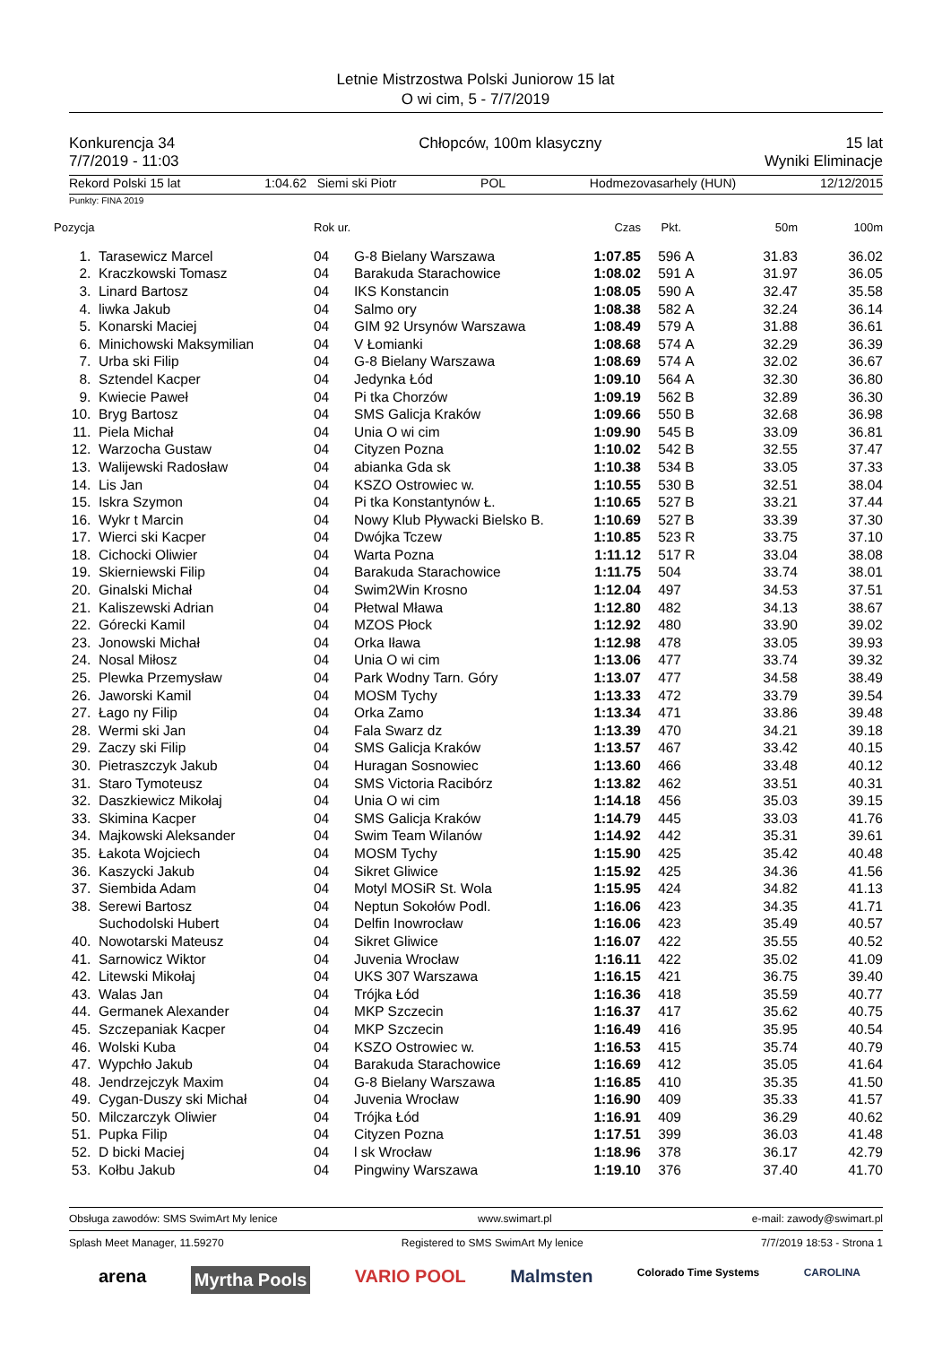Letnie Mistrzostwa Polski Juniorow 15 lat
O wi cim, 5 - 7/7/2019
Konkurencja 34 Chłopców, 100m klasyczny 15 lat
7/7/2019 - 11:03 Wyniki Eliminacje
Rekord Polski 15 lat 1:04.62 Siemi ski Piotr POL Hodmezovasarhely (HUN) 12/12/2015
Punkty: FINA 2019
| Pozycja | | Rok ur. | | Czas | Pkt. | | 50m | 100m |
| --- | --- | --- | --- | --- | --- | --- | --- | --- |
| 1. | Tarasewicz Marcel | 04 | G-8 Bielany Warszawa | 1:07.85 | 596 | A | 31.83 | 36.02 |
| 2. | Kraczkowski Tomasz | 04 | Barakuda Starachowice | 1:08.02 | 591 | A | 31.97 | 36.05 |
| 3. | Linard Bartosz | 04 | IKS Konstancin | 1:08.05 | 590 | A | 32.47 | 35.58 |
| 4. | liwka Jakub | 04 | Salmo ory | 1:08.38 | 582 | A | 32.24 | 36.14 |
| 5. | Konarski Maciej | 04 | GIM 92 Ursynów Warszawa | 1:08.49 | 579 | A | 31.88 | 36.61 |
| 6. | Minichowski Maksymilian | 04 | V Łomianki | 1:08.68 | 574 | A | 32.29 | 36.39 |
| 7. | Urba ski Filip | 04 | G-8 Bielany Warszawa | 1:08.69 | 574 | A | 32.02 | 36.67 |
| 8. | Sztendel Kacper | 04 | Jedynka Łód | 1:09.10 | 564 | A | 32.30 | 36.80 |
| 9. | Kwiecie Paweł | 04 | Pi tka Chorzów | 1:09.19 | 562 | B | 32.89 | 36.30 |
| 10. | Bryg Bartosz | 04 | SMS Galicja Kraków | 1:09.66 | 550 | B | 32.68 | 36.98 |
| 11. | Piela Michał | 04 | Unia O wi cim | 1:09.90 | 545 | B | 33.09 | 36.81 |
| 12. | Warzocha Gustaw | 04 | Cityzen Pozna | 1:10.02 | 542 | B | 32.55 | 37.47 |
| 13. | Walijewski Radosław | 04 | abianka Gda sk | 1:10.38 | 534 | B | 33.05 | 37.33 |
| 14. | Lis Jan | 04 | KSZO Ostrowiec w. | 1:10.55 | 530 | B | 32.51 | 38.04 |
| 15. | Iskra Szymon | 04 | Pi tka Konstantynów Ł. | 1:10.65 | 527 | B | 33.21 | 37.44 |
| 16. | Wykr t Marcin | 04 | Nowy Klub Pływacki Bielsko B. | 1:10.69 | 527 | B | 33.39 | 37.30 |
| 17. | Wierci ski Kacper | 04 | Dwójka Tczew | 1:10.85 | 523 | R | 33.75 | 37.10 |
| 18. | Cichocki Oliwier | 04 | Warta Pozna | 1:11.12 | 517 | R | 33.04 | 38.08 |
| 19. | Skierniewski Filip | 04 | Barakuda Starachowice | 1:11.75 | 504 | | 33.74 | 38.01 |
| 20. | Ginalski Michał | 04 | Swim2Win Krosno | 1:12.04 | 497 | | 34.53 | 37.51 |
| 21. | Kaliszewski Adrian | 04 | Płetwal Mława | 1:12.80 | 482 | | 34.13 | 38.67 |
| 22. | Górecki Kamil | 04 | MZOS Płock | 1:12.92 | 480 | | 33.90 | 39.02 |
| 23. | Jonowski Michał | 04 | Orka Iława | 1:12.98 | 478 | | 33.05 | 39.93 |
| 24. | Nosal Miłosz | 04 | Unia O wi cim | 1:13.06 | 477 | | 33.74 | 39.32 |
| 25. | Plewka Przemysław | 04 | Park Wodny Tarn. Góry | 1:13.07 | 477 | | 34.58 | 38.49 |
| 26. | Jaworski Kamil | 04 | MOSM Tychy | 1:13.33 | 472 | | 33.79 | 39.54 |
| 27. | Łago ny Filip | 04 | Orka Zamo | 1:13.34 | 471 | | 33.86 | 39.48 |
| 28. | Wermi ski Jan | 04 | Fala Swarz dz | 1:13.39 | 470 | | 34.21 | 39.18 |
| 29. | Zaczy ski Filip | 04 | SMS Galicja Kraków | 1:13.57 | 467 | | 33.42 | 40.15 |
| 30. | Pietraszczyk Jakub | 04 | Huragan Sosnowiec | 1:13.60 | 466 | | 33.48 | 40.12 |
| 31. | Staro Tymoteusz | 04 | SMS Victoria Racibórz | 1:13.82 | 462 | | 33.51 | 40.31 |
| 32. | Daszkiewicz Mikołaj | 04 | Unia O wi cim | 1:14.18 | 456 | | 35.03 | 39.15 |
| 33. | Skimina Kacper | 04 | SMS Galicja Kraków | 1:14.79 | 445 | | 33.03 | 41.76 |
| 34. | Majkowski Aleksander | 04 | Swim Team Wilanów | 1:14.92 | 442 | | 35.31 | 39.61 |
| 35. | Łakota Wojciech | 04 | MOSM Tychy | 1:15.90 | 425 | | 35.42 | 40.48 |
| 36. | Kaszycki Jakub | 04 | Sikret Gliwice | 1:15.92 | 425 | | 34.36 | 41.56 |
| 37. | Siembida Adam | 04 | Motyl MOSiR St. Wola | 1:15.95 | 424 | | 34.82 | 41.13 |
| 38. | Serewi Bartosz | 04 | Neptun Sokołów Podl. | 1:16.06 | 423 | | 34.35 | 41.71 |
| | Suchodolski Hubert | 04 | Delfin Inowrocław | 1:16.06 | 423 | | 35.49 | 40.57 |
| 40. | Nowotarski Mateusz | 04 | Sikret Gliwice | 1:16.07 | 422 | | 35.55 | 40.52 |
| 41. | Sarnowicz Wiktor | 04 | Juvenia Wrocław | 1:16.11 | 422 | | 35.02 | 41.09 |
| 42. | Litewski Mikołaj | 04 | UKS 307 Warszawa | 1:16.15 | 421 | | 36.75 | 39.40 |
| 43. | Walas Jan | 04 | Trójka Łód | 1:16.36 | 418 | | 35.59 | 40.77 |
| 44. | Germanek Alexander | 04 | MKP Szczecin | 1:16.37 | 417 | | 35.62 | 40.75 |
| 45. | Szczepaniak Kacper | 04 | MKP Szczecin | 1:16.49 | 416 | | 35.95 | 40.54 |
| 46. | Wolski Kuba | 04 | KSZO Ostrowiec w. | 1:16.53 | 415 | | 35.74 | 40.79 |
| 47. | Wypchło Jakub | 04 | Barakuda Starachowice | 1:16.69 | 412 | | 35.05 | 41.64 |
| 48. | Jendrzejczyk Maxim | 04 | G-8 Bielany Warszawa | 1:16.85 | 410 | | 35.35 | 41.50 |
| 49. | Cygan-Duszy ski Michał | 04 | Juvenia Wrocław | 1:16.90 | 409 | | 35.33 | 41.57 |
| 50. | Milczarczyk Oliwier | 04 | Trójka Łód | 1:16.91 | 409 | | 36.29 | 40.62 |
| 51. | Pupka Filip | 04 | Cityzen Pozna | 1:17.51 | 399 | | 36.03 | 41.48 |
| 52. | D bicki Maciej | 04 | l sk Wrocław | 1:18.96 | 378 | | 36.17 | 42.79 |
| 53. | Kołbu Jakub | 04 | Pingwiny Warszawa | 1:19.10 | 376 | | 37.40 | 41.70 |
Obsługa zawodów: SMS SwimArt My lenice www.swimart.pl e-mail: zawody@swimart.pl
Splash Meet Manager, 11.59270 Registered to SMS SwimArt My lenice 7/7/2019 18:53 - Strona 1
arena Myrtha Pools VARIO POOL Malmsten Colorado Time Systems CAROLINA